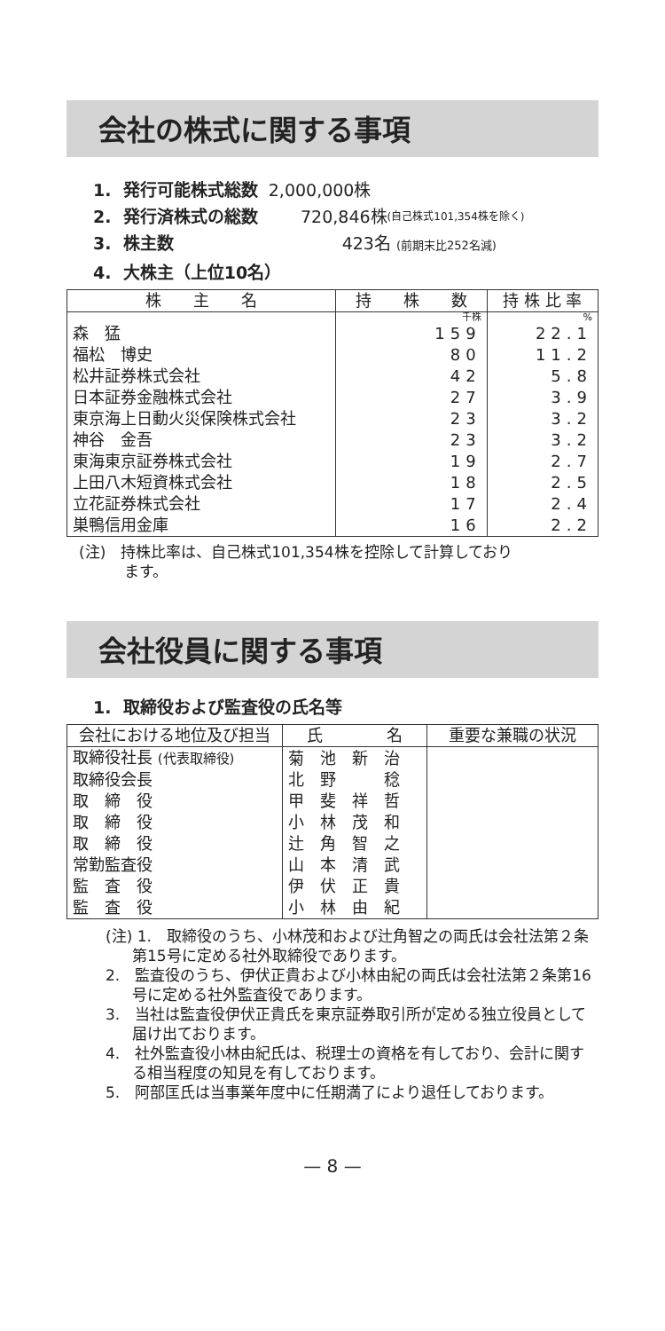会社の株式に関する事項
1. 発行可能株式総数 2,000,000株
2. 発行済株式の総数 720,846株 (自己株式101,354株を除く)
3. 株主数 423名 (前期末比252名減)
4. 大株主（上位10名）
| 株 主 名 | 持 株 数 | 持 株 比 率 |
| --- | --- | --- |
| | 千株 | % |
| 森 猛 | 159 | 22.1 |
| 福松 博史 | 80 | 11.2 |
| 松井証券株式会社 | 42 | 5.8 |
| 日本証券金融株式会社 | 27 | 3.9 |
| 東京海上日動火災保険株式会社 | 23 | 3.2 |
| 神谷 金吾 | 23 | 3.2 |
| 東海東京証券株式会社 | 19 | 2.7 |
| 上田八木短資株式会社 | 18 | 2.5 |
| 立花証券株式会社 | 17 | 2.4 |
| 巣鴨信用金庫 | 16 | 2.2 |
(注)　持株比率は、自己株式101,354株を控除して計算しており
　　　ます。
会社役員に関する事項
1. 取締役および監査役の氏名等
| 会社における地位及び担当 | 氏 名 | 重要な兼職の状況 |
| --- | --- | --- |
| 取締役社長 (代表取締役) | 菊 池 新 治 | |
| 取締役会長 | 北 野 稔 | |
| 取 締 役 | 甲 斐 祥 哲 | |
| 取 締 役 | 小 林 茂 和 | |
| 取 締 役 | 辻 角 智 之 | |
| 常勤監査役 | 山 本 清 武 | |
| 監 査 役 | 伊 伏 正 貴 | |
| 監 査 役 | 小 林 由 紀 | |
(注) 1.　取締役のうち、小林茂和および辻角智之の両氏は会社法第２条第15号に定める社外取締役であります。
2.　監査役のうち、伊伏正貴および小林由紀の両氏は会社法第２条第16号に定める社外監査役であります。
3.　当社は監査役伊伏正貴氏を東京証券取引所が定める独立役員として届け出ております。
4.　社外監査役小林由紀氏は、税理士の資格を有しており、会計に関する相当程度の知見を有しております。
5.　阿部匡氏は当事業年度中に任期満了により退任しております。
— 8 —